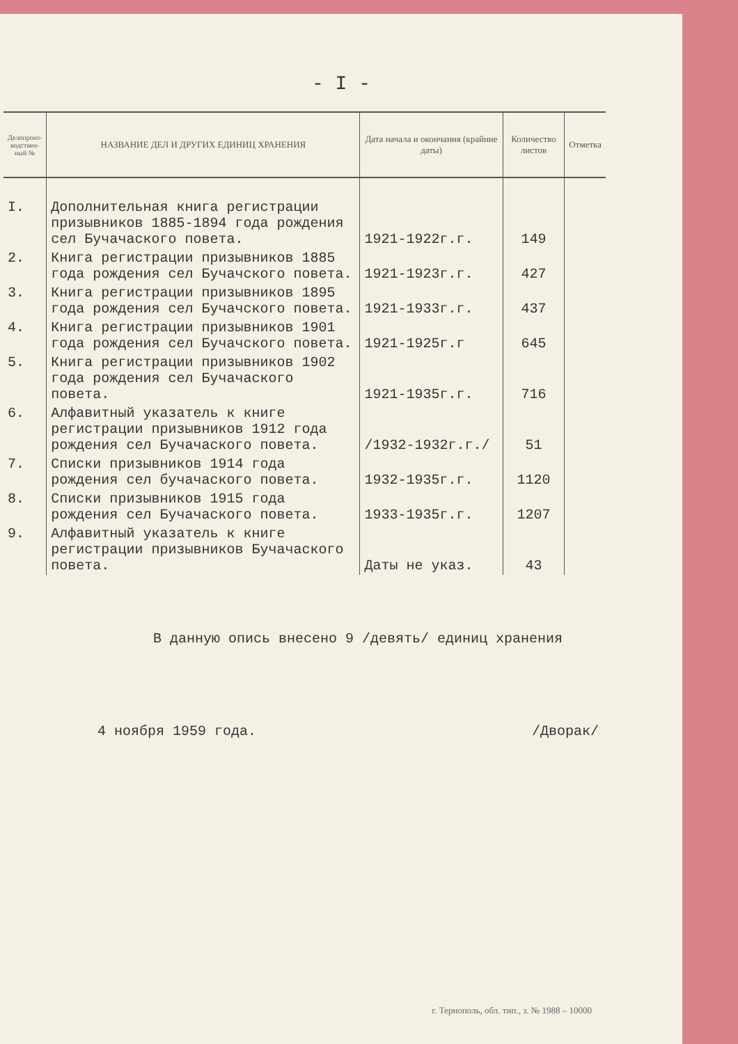- I -
| Делопроиз-водствен-ный № | НАЗВАНИЕ ДЕЛ И ДРУГИХ ЕДИНИЦ ХРАНЕНИЯ | Дата начала и окончания (крайние даты) | Количество листов | Отметка |
| --- | --- | --- | --- | --- |
| I. | Дополнительная книга регистрации призывников 1885-1894 года рождения сел Бучачаского повета. | 1921-1922г.г. | 149 | |
| 2. | Книга регистрации призывников 1885 года рождения сел Бучачского повета. | 1921-1923г.г. | 427 | |
| 3. | Книга регистрации призывников 1895 года рождения сел Бучачского повета. | 1921-1933г.г. | 437 | |
| 4. | Книга регистрации призывников 1901 года рождения сел Бучачского повета. | 1921-1925г.г | 645 | |
| 5. | Книга регистрации призывников 1902 года рождения сел Бучачаского повета. | 1921-1935г.г. | 716 | |
| 6. | Алфавитный указатель к книге регистрации призывников 1912 года рождения сел Бучачаского повета. | /1932-1932г.г./ | 51 | |
| 7. | Списки призывников 1914 года рождения сел бучачаского повета. | 1932-1935г.г. | 1120 | |
| 8. | Списки призывников 1915 года рождения сел Бучачаского повета. | 1933-1935г.г. | 1207 | |
| 9. | Алфавитный указатель к книге регистрации призывников Бучачаского повета. | Даты не указ. | 43 | |
В данную опись внесено 9 /девять/ единиц хранения
4 ноября 1959 года. /Дворак/
г. Тернополь, обл. тип., з. № 1988 – 10000